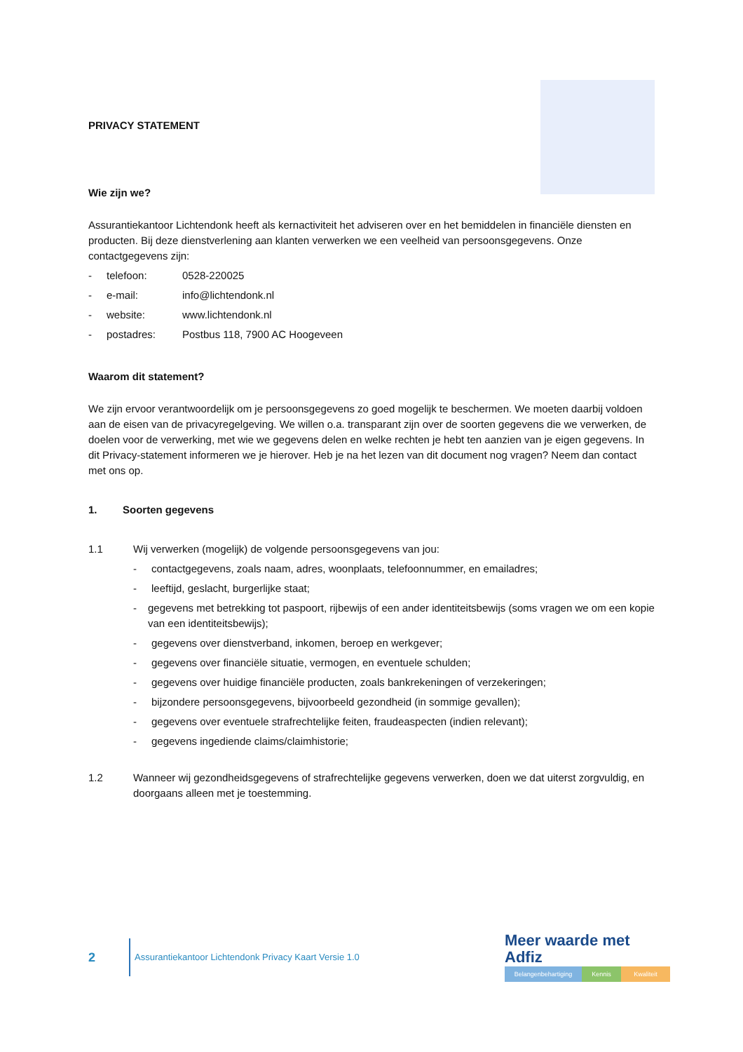PRIVACY STATEMENT
Wie zijn we?
Assurantiekantoor Lichtendonk heeft als kernactiviteit het adviseren over en het bemiddelen in financiële diensten en producten. Bij deze dienstverlening aan klanten verwerken we een veelheid van persoonsgegevens. Onze contactgegevens zijn:
- telefoon: 0528-220025
- e-mail: info@lichtendonk.nl
- website: www.lichtendonk.nl
- postadres: Postbus 118, 7900 AC Hoogeveen
Waarom dit statement?
We zijn ervoor verantwoordelijk om je persoonsgegevens zo goed mogelijk te beschermen. We moeten daarbij voldoen aan de eisen van de privacyregelgeving. We willen o.a. transparant zijn over de soorten gegevens die we verwerken, de doelen voor de verwerking, met wie we gegevens delen en welke rechten je hebt ten aanzien van je eigen gegevens. In dit Privacy-statement informeren we je hierover. Heb je na het lezen van dit document nog vragen? Neem dan contact met ons op.
1. Soorten gegevens
1.1 Wij verwerken (mogelijk) de volgende persoonsgegevens van jou:
- contactgegevens, zoals naam, adres, woonplaats, telefoonnummer, en emailadres;
- leeftijd, geslacht, burgerlijke staat;
- gegevens met betrekking tot paspoort, rijbewijs of een ander identiteitsbewijs (soms vragen we om een kopie van een identiteitsbewijs);
- gegevens over dienstverband, inkomen, beroep en werkgever;
- gegevens over financiële situatie, vermogen, en eventuele schulden;
- gegevens over huidige financiële producten, zoals bankrekeningen of verzekeringen;
- bijzondere persoonsgegevens, bijvoorbeeld gezondheid (in sommige gevallen);
- gegevens over eventuele strafrechtelijke feiten, fraudeaspecten (indien relevant);
- gegevens ingediende claims/claimhistorie;
1.2 Wanneer wij gezondheidsgegevens of strafrechtelijke gegevens verwerken, doen we dat uiterst zorgvuldig, en doorgaans alleen met je toestemming.
2
Assurantiekantoor Lichtendonk Privacy Kaart Versie 1.0
Meer waarde met Adfiz
Belangenbehartiging Kennis Kwaliteit